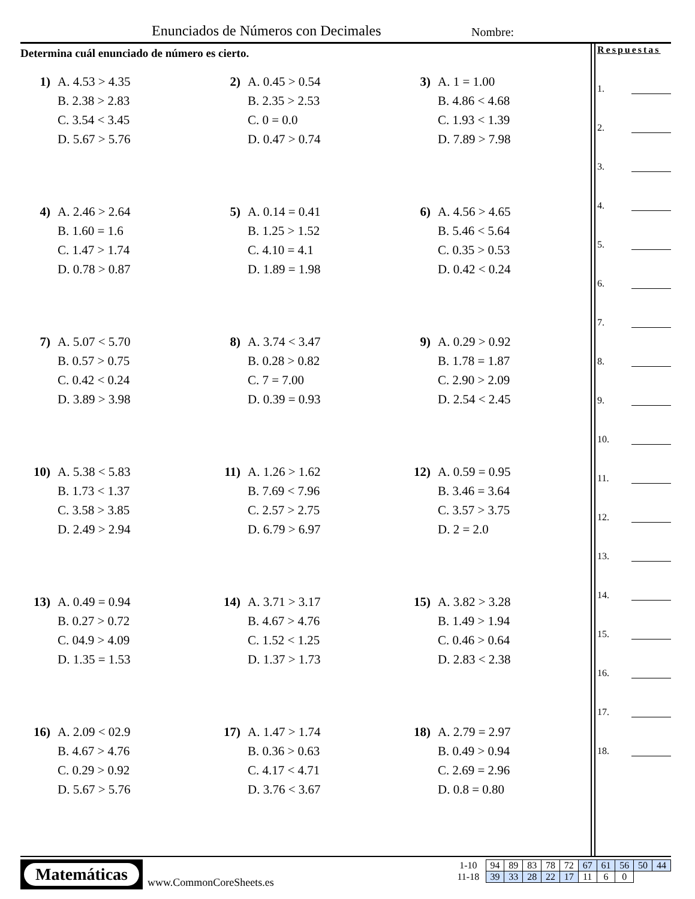Enunciados de Números con Decimales
Nombre:
Determina cuál enunciado de número es cierto.
1) A. 4.53 > 4.35
B. 2.38 > 2.83
C. 3.54 < 3.45
D. 5.67 > 5.76
2) A. 0.45 > 0.54
B. 2.35 > 2.53
C. 0 = 0.0
D. 0.47 > 0.74
3) A. 1 = 1.00
B. 4.86 < 4.68
C. 1.93 < 1.39
D. 7.89 > 7.98
4) A. 2.46 > 2.64
B. 1.60 = 1.6
C. 1.47 > 1.74
D. 0.78 > 0.87
5) A. 0.14 = 0.41
B. 1.25 > 1.52
C. 4.10 = 4.1
D. 1.89 = 1.98
6) A. 4.56 > 4.65
B. 5.46 < 5.64
C. 0.35 > 0.53
D. 0.42 < 0.24
7) A. 5.07 < 5.70
B. 0.57 > 0.75
C. 0.42 < 0.24
D. 3.89 > 3.98
8) A. 3.74 < 3.47
B. 0.28 > 0.82
C. 7 = 7.00
D. 0.39 = 0.93
9) A. 0.29 > 0.92
B. 1.78 = 1.87
C. 2.90 > 2.09
D. 2.54 < 2.45
10) A. 5.38 < 5.83
B. 1.73 < 1.37
C. 3.58 > 3.85
D. 2.49 > 2.94
11) A. 1.26 > 1.62
B. 7.69 < 7.96
C. 2.57 > 2.75
D. 6.79 > 6.97
12) A. 0.59 = 0.95
B. 3.46 = 3.64
C. 3.57 > 3.75
D. 2 = 2.0
13) A. 0.49 = 0.94
B. 0.27 > 0.72
C. 04.9 > 4.09
D. 1.35 = 1.53
14) A. 3.71 > 3.17
B. 4.67 > 4.76
C. 1.52 < 1.25
D. 1.37 > 1.73
15) A. 3.82 > 3.28
B. 1.49 > 1.94
C. 0.46 > 0.64
D. 2.83 < 2.38
16) A. 2.09 < 02.9
B. 4.67 > 4.76
C. 0.29 > 0.92
D. 5.67 > 5.76
17) A. 1.47 > 1.74
B. 0.36 > 0.63
C. 4.17 < 4.71
D. 3.76 < 3.67
18) A. 2.79 = 2.97
B. 0.49 > 0.94
C. 2.69 = 2.96
D. 0.8 = 0.80
Respuestas
1.
2.
3.
4.
5.
6.
7.
8.
9.
10.
11.
12.
13.
14.
15.
16.
17.
18.
Matemáticas
www.CommonCoreSheets.es
| 1-10 | 94 | 89 | 83 | 78 | 72 | 67 | 61 | 56 | 50 | 44 |
| 11-18 | 39 | 33 | 28 | 22 | 17 | 11 | 6 | 0 | | |